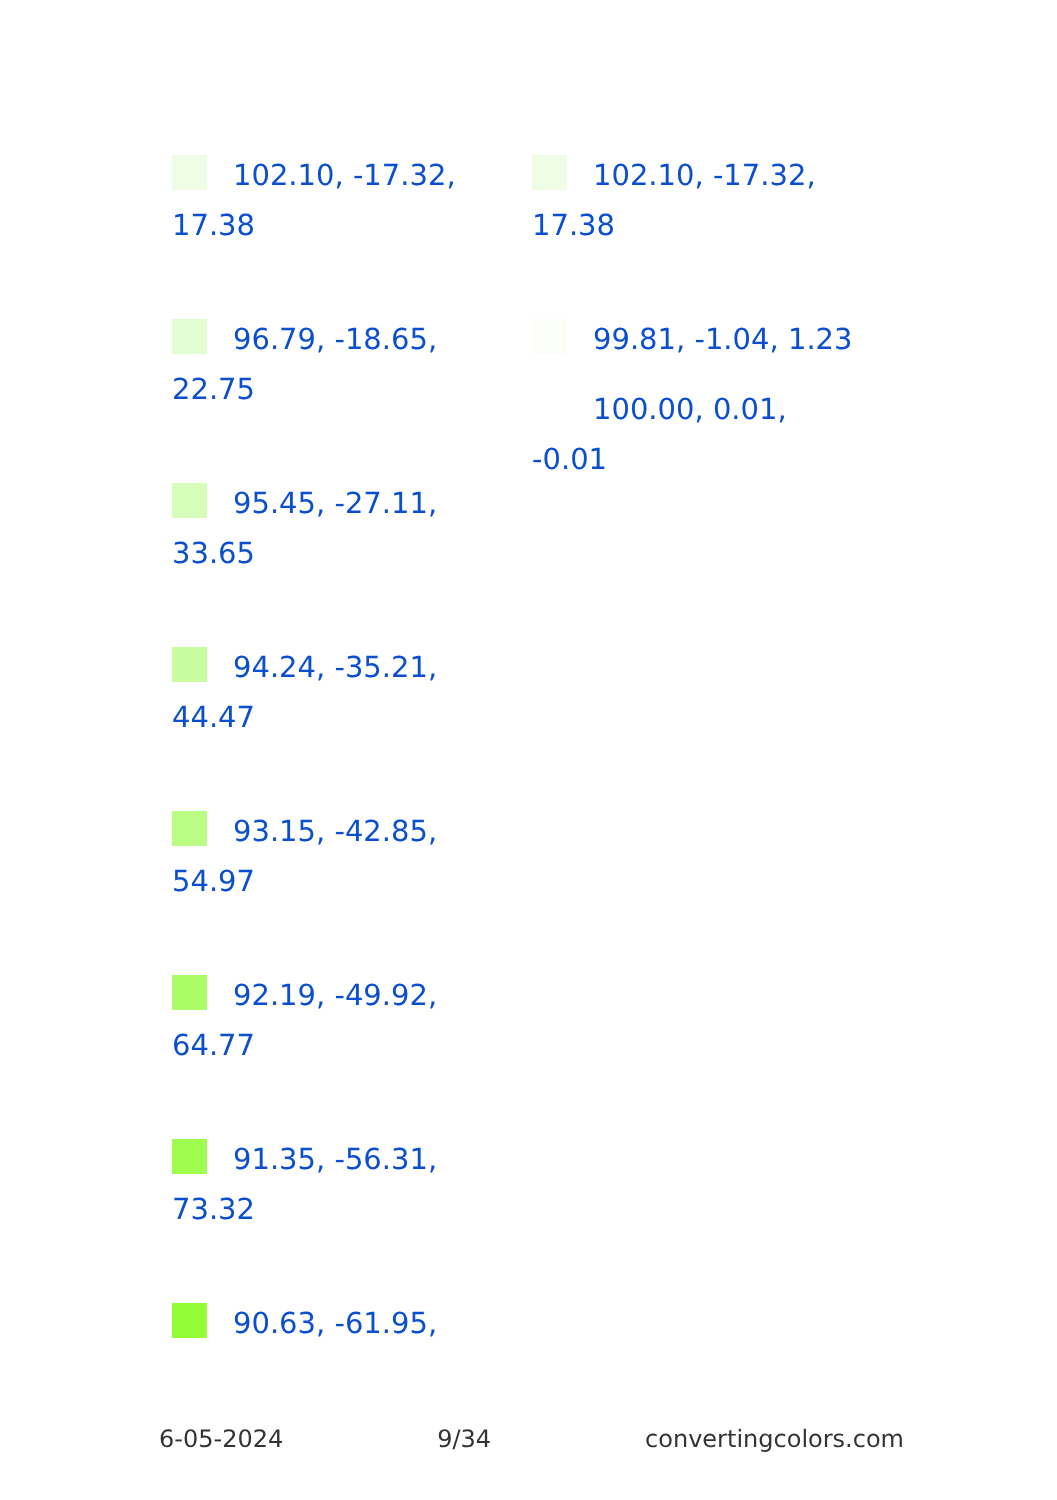102.10, -17.32, 17.38
96.79, -18.65, 22.75
95.45, -27.11, 33.65
94.24, -35.21, 44.47
93.15, -42.85, 54.97
92.19, -49.92, 64.77
91.35, -56.31, 73.32
90.63, -61.95,
102.10, -17.32, 17.38
99.81, -1.04, 1.23
100.00, 0.01, -0.01
6-05-2024 9/34 convertingcolors.com